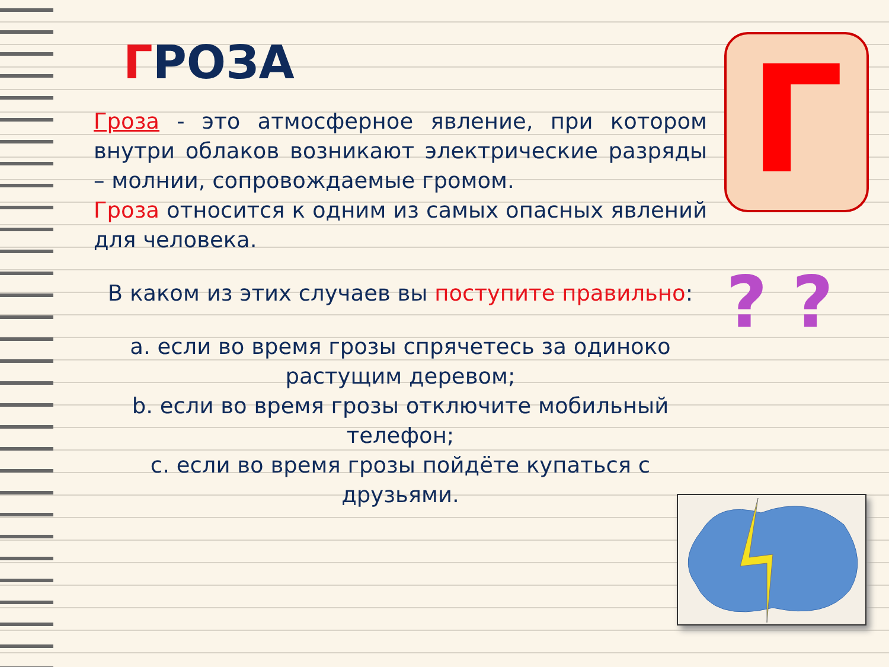ГРОЗА
Гроза - это атмосферное явление, при котором внутри облаков возникают электрические разряды – молнии, сопровождаемые громом.
Гроза относится к одним из самых опасных явлений для человека.
В каком из этих случаев вы поступите правильно:
a. если во время грозы спрячетесь за одиноко растущим деревом;
b. если во время грозы отключите мобильный телефон;
c. если во время грозы пойдёте купаться с друзьями.
Г
? ?